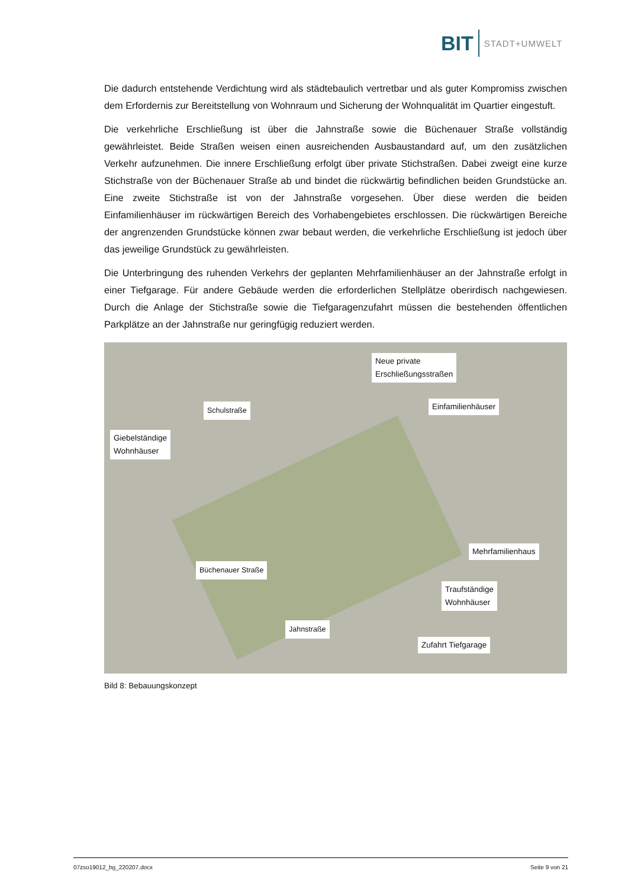BIT STADT+UMWELT
Die dadurch entstehende Verdichtung wird als städtebaulich vertretbar und als guter Kompromiss zwischen dem Erfordernis zur Bereitstellung von Wohnraum und Sicherung der Wohnqualität im Quartier eingestuft.
Die verkehrliche Erschließung ist über die Jahnstraße sowie die Büchenauer Straße vollständig gewährleistet. Beide Straßen weisen einen ausreichenden Ausbaustandard auf, um den zusätzlichen Verkehr aufzunehmen. Die innere Erschließung erfolgt über private Stichstraßen. Dabei zweigt eine kurze Stichstraße von der Büchenauer Straße ab und bindet die rückwärtig befindlichen beiden Grundstücke an. Eine zweite Stichstraße ist von der Jahnstraße vorgesehen. Über diese werden die beiden Einfamilienhäuser im rückwärtigen Bereich des Vorhabengebietes erschlossen. Die rückwärtigen Bereiche der angrenzenden Grundstücke können zwar bebaut werden, die verkehrliche Erschließung ist jedoch über das jeweilige Grundstück zu gewährleisten.
Die Unterbringung des ruhenden Verkehrs der geplanten Mehrfamilienhäuser an der Jahnstraße erfolgt in einer Tiefgarage. Für andere Gebäude werden die erforderlichen Stellplätze oberirdisch nachgewiesen. Durch die Anlage der Stichstraße sowie die Tiefgaragenzufahrt müssen die bestehenden öffentlichen Parkplätze an der Jahnstraße nur geringfügig reduziert werden.
Neue private
Erschließungsstraßen
Schulstraße Einfamilienhäuser
Giebelständige
Wohnhäuser
Büchenauer Straße
Mehrfamilienhaus
Traufständige
Wohnhäuser
Jahnstraße
Zufahrt Tiefgarage
Bild 8: Bebauungskonzept
07zso19012_bg_220207.docx Seite 9 von 21